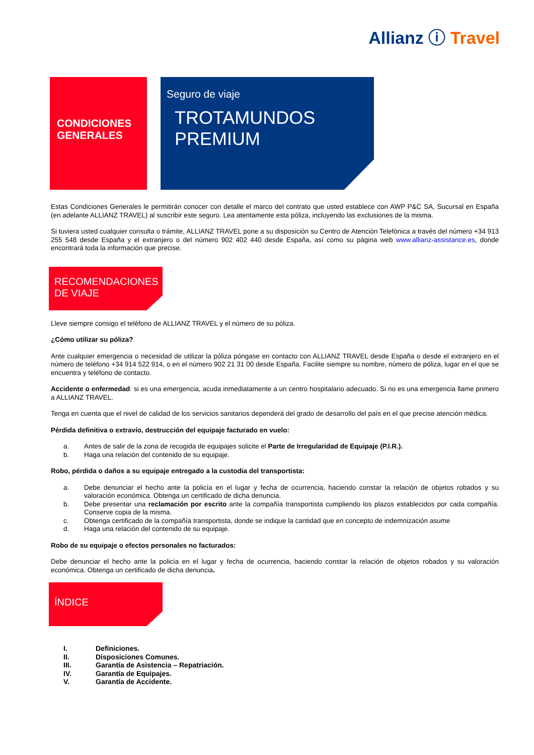Allianz ⓘ Travel
CONDICIONES
GENERALES
Seguro de viaje
TROTAMUNDOS
PREMIUM
Estas Condiciones Generales le permitirán conocer con detalle el marco del contrato que usted establece con AWP P&C SA, Sucursal en España (en adelante ALLIANZ TRAVEL) al suscribir este seguro. Lea atentamente esta póliza, incluyendo las exclusiones de la misma.
Si tuviera usted cualquier consulta o trámite, ALLIANZ TRAVEL pone a su disposición su Centro de Atención Telefónica a través del número +34 913 255 548 desde España y el extranjero o del número 902 402 440 desde España, así como su página web www.allianz-assistance.es, donde encontrará toda la información que precise.
RECOMENDACIONES
DE VIAJE
Lleve siempre consigo el teléfono de ALLIANZ TRAVEL y el número de su póliza.
¿Cómo utilizar su póliza?
Ante cualquier emergencia o necesidad de utilizar la póliza póngase en contacto con ALLIANZ TRAVEL desde España o desde el extranjero en el número de teléfono +34 914 522 914, o en el número 902 21 31 00 desde España. Facilite siempre su nombre, número de póliza, lugar en el que se encuentra y teléfono de contacto.
Accidente o enfermedad: si es una emergencia, acuda inmediatamente a un centro hospitalario adecuado. Si no es una emergencia llame primero a ALLIANZ TRAVEL.
Tenga en cuenta que el nivel de calidad de los servicios sanitarios dependerá del grado de desarrollo del país en el que precise atención médica.
Pérdida definitiva o extravío, destrucción del equipaje facturado en vuelo:
a. Antes de salir de la zona de recogida de equipajes solicite el Parte de Irregularidad de Equipaje (P.I.R.).
b. Haga una relación del contenido de su equipaje.
Robo, pérdida o daños a su equipaje entregado a la custodia del transportista:
a. Debe denunciar el hecho ante la policía en el lugar y fecha de ocurrencia, haciendo constar la relación de objetos robados y su valoración económica. Obtenga un certificado de dicha denuncia.
b. Debe presentar una reclamación por escrito ante la compañía transportista cumpliendo los plazos establecidos por cada compañía. Conserve copia de la misma.
c. Obtenga certificado de la compañía transportista, donde se indique la cantidad que en concepto de indemnización asume
d. Haga una relación del contenido de su equipaje.
Robo de su equipaje o efectos personales no facturados:
Debe denunciar el hecho ante la policía en el lugar y fecha de ocurrencia, haciendo constar la relación de objetos robados y su valoración económica. Obtenga un certificado de dicha denuncia.
ÍNDICE
I. Definiciones.
II. Disposiciones Comunes.
III. Garantía de Asistencia – Repatriación.
IV. Garantía de Equipajes.
V. Garantía de Accidente.